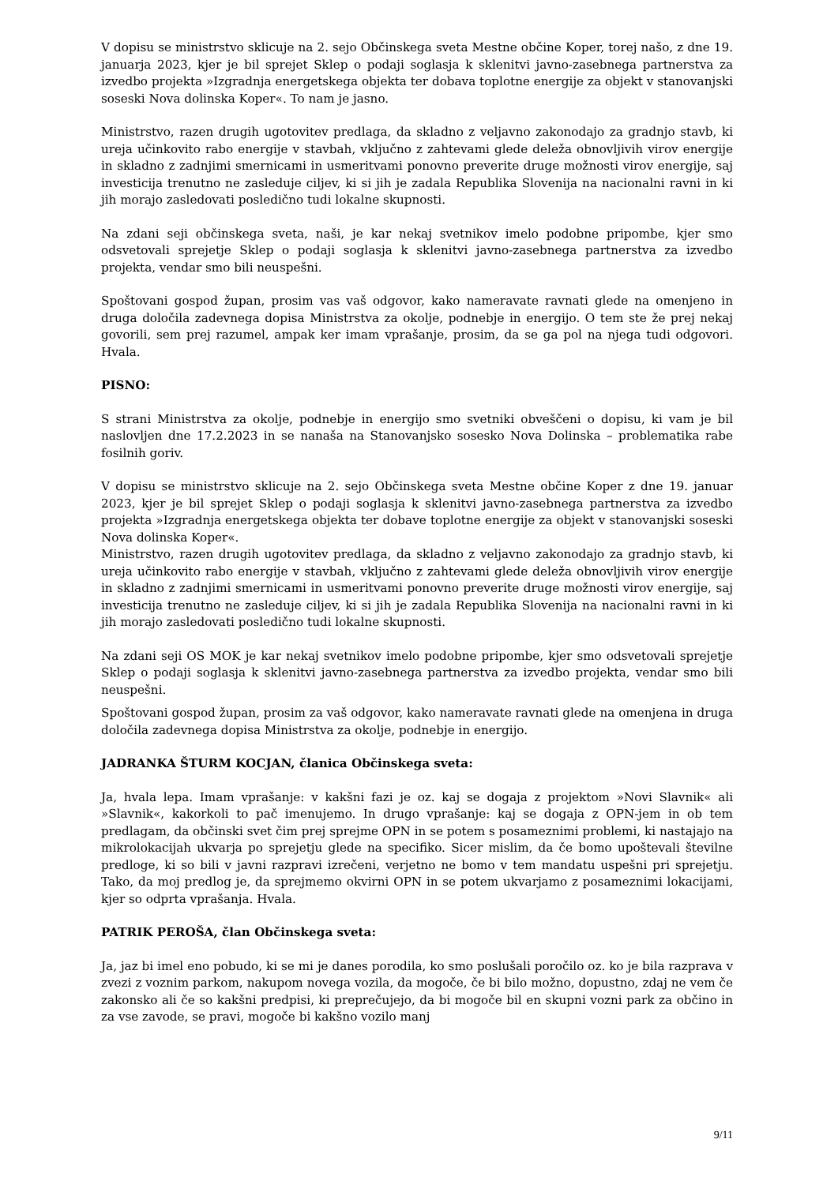V dopisu se ministrstvo sklicuje na 2. sejo Občinskega sveta Mestne občine Koper, torej našo, z dne 19. januarja 2023, kjer je bil sprejet Sklep o podaji soglasja k sklenitvi javno-zasebnega partnerstva za izvedbo projekta »Izgradnja energetskega objekta ter dobava toplotne energije za objekt v stanovanjski soseski Nova dolinska Koper«. To nam je jasno.
Ministrstvo, razen drugih ugotovitev predlaga, da skladno z veljavno zakonodajo za gradnjo stavb, ki ureja učinkovito rabo energije v stavbah, vključno z zahtevami glede deleža obnovljivih virov energije in skladno z zadnjimi smernicami in usmeritvami ponovno preverite druge možnosti virov energije, saj investicija trenutno ne zasleduje ciljev, ki si jih je zadala Republika Slovenija na nacionalni ravni in ki jih morajo zasledovati posledično tudi lokalne skupnosti.
Na zdani seji občinskega sveta, naši, je kar nekaj svetnikov imelo podobne pripombe, kjer smo odsvetovali sprejetje Sklep o podaji soglasja k sklenitvi javno-zasebnega partnerstva za izvedbo projekta, vendar smo bili neuspešni.
Spoštovani gospod župan, prosim vas vaš odgovor, kako nameravate ravnati glede na omenjeno in druga določila zadevnega dopisa Ministrstva za okolje, podnebje in energijo. O tem ste že prej nekaj govorili, sem prej razumel, ampak ker imam vprašanje, prosim, da se ga pol na njega tudi odgovori. Hvala.
PISNO:
S strani Ministrstva za okolje, podnebje in energijo smo svetniki obveščeni o dopisu, ki vam je bil naslovljen dne 17.2.2023 in se nanaša na Stanovanjsko sosesko Nova Dolinska – problematika rabe fosilnih goriv.
V dopisu se ministrstvo sklicuje na 2. sejo Občinskega sveta Mestne občine Koper z dne 19. januar 2023, kjer je bil sprejet Sklep o podaji soglasja k sklenitvi javno-zasebnega partnerstva za izvedbo projekta »Izgradnja energetskega objekta ter dobave toplotne energije za objekt v stanovanjski soseski Nova dolinska Koper«.
Ministrstvo, razen drugih ugotovitev predlaga, da skladno z veljavno zakonodajo za gradnjo stavb, ki ureja učinkovito rabo energije v stavbah, vključno z zahtevami glede deleža obnovljivih virov energije in skladno z zadnjimi smernicami in usmeritvami ponovno preverite druge možnosti virov energije, saj investicija trenutno ne zasleduje ciljev, ki si jih je zadala Republika Slovenija na nacionalni ravni in ki jih morajo zasledovati posledično tudi lokalne skupnosti.
Na zdani seji OS MOK je kar nekaj svetnikov imelo podobne pripombe, kjer smo odsvetovali sprejetje Sklep o podaji soglasja k sklenitvi javno-zasebnega partnerstva za izvedbo projekta, vendar smo bili neuspešni.
Spoštovani gospod župan, prosim za vaš odgovor, kako nameravate ravnati glede na omenjena in druga določila zadevnega dopisa Ministrstva za okolje, podnebje in energijo.
JADRANKA ŠTURM KOCJAN, članica Občinskega sveta:
Ja, hvala lepa. Imam vprašanje: v kakšni fazi je oz. kaj se dogaja z projektom »Novi Slavnik« ali »Slavnik«, kakorkoli to pač imenujemo. In drugo vprašanje: kaj se dogaja z OPN-jem in ob tem predlagam, da občinski svet čim prej sprejme OPN in se potem s posameznimi problemi, ki nastajajo na mikrolokacijah ukvarja po sprejetju glede na specifiko. Sicer mislim, da če bomo upoštevali številne predloge, ki so bili v javni razpravi izrečeni, verjetno ne bomo v tem mandatu uspešni pri sprejetju. Tako, da moj predlog je, da sprejmemo okvirni OPN in se potem ukvarjamo z posameznimi lokacijami, kjer so odprta vprašanja. Hvala.
PATRIK PEROŠA, član Občinskega sveta:
Ja, jaz bi imel eno pobudo, ki se mi je danes porodila, ko smo poslušali poročilo oz. ko je bila razprava v zvezi z voznim parkom, nakupom novega vozila, da mogoče, če bi bilo možno, dopustno, zdaj ne vem če zakonsko ali če so kakšni predpisi, ki preprečujejo, da bi mogoče bil en skupni vozni park za občino in za vse zavode, se pravi, mogoče bi kakšno vozilo manj
9/11